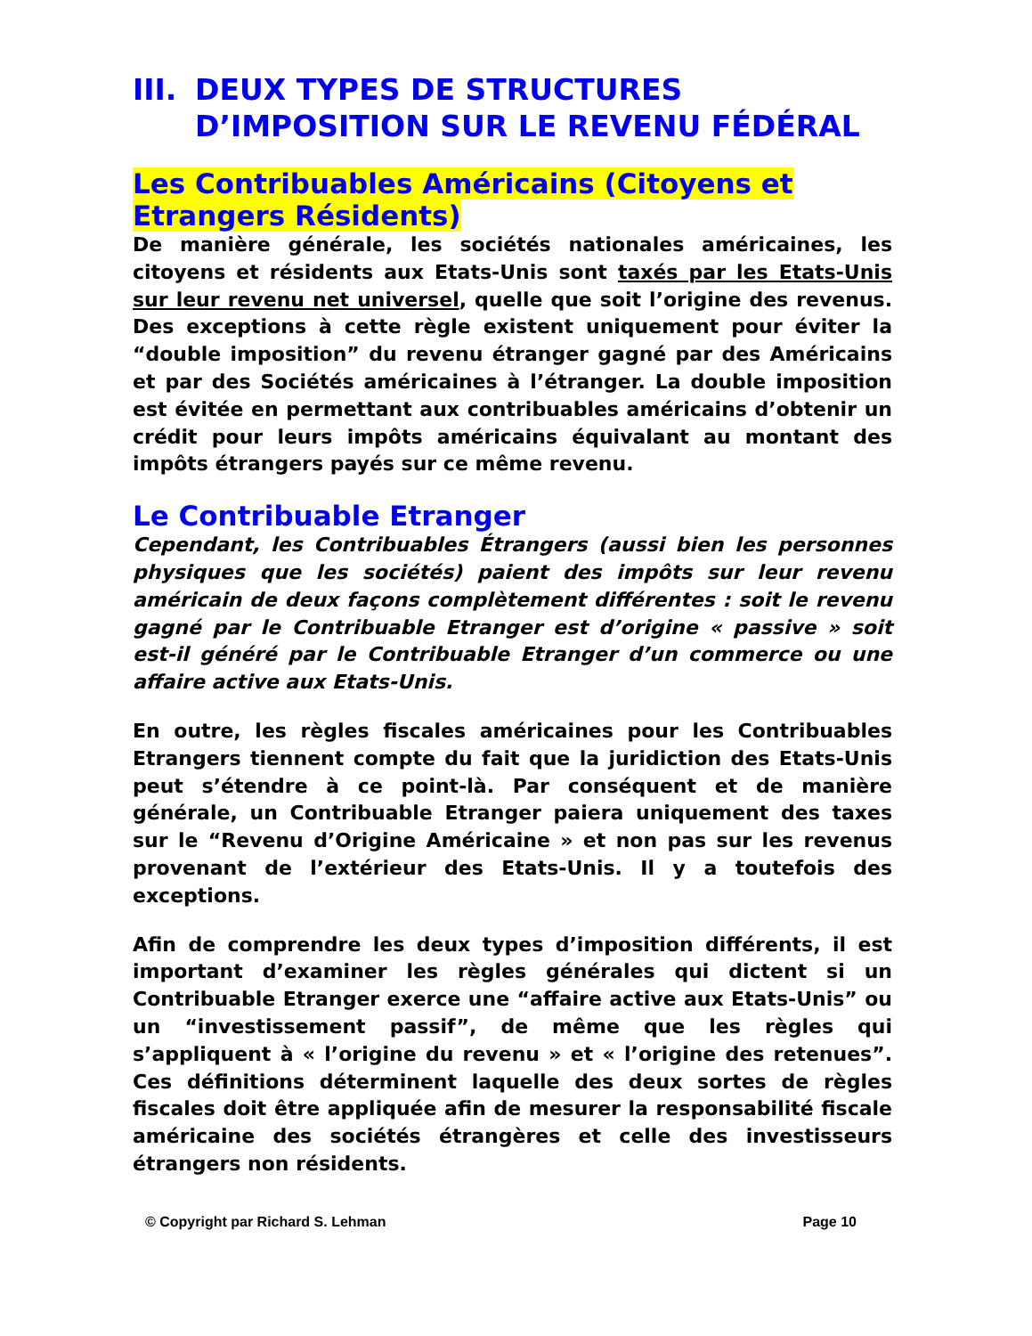III. DEUX TYPES DE STRUCTURES D’IMPOSITION SUR LE REVENU FÉDÉRAL
Les Contribuables Américains (Citoyens et Etrangers Résidents)
De manière générale, les sociétés nationales américaines, les citoyens et résidents aux Etats-Unis sont taxés par les Etats-Unis sur leur revenu net universel, quelle que soit l’origine des revenus. Des exceptions à cette règle existent uniquement pour éviter la “double imposition” du revenu étranger gagné par des Américains et par des Sociétés américaines à l’étranger. La double imposition est évitée en permettant aux contribuables américains d’obtenir un crédit pour leurs impôts américains équivalant au montant des impôts étrangers payés sur ce même revenu.
Le Contribuable Etranger
Cependant, les Contribuables Étrangers (aussi bien les personnes physiques que les sociétés) paient des impôts sur leur revenu américain de deux façons complètement différentes : soit le revenu gagné par le Contribuable Etranger est d’origine « passive » soit est-il généré par le Contribuable Etranger d’un commerce ou une affaire active aux Etats-Unis.
En outre, les règles fiscales américaines pour les Contribuables Etrangers tiennent compte du fait que la juridiction des Etats-Unis peut s’étendre à ce point-là. Par conséquent et de manière générale, un Contribuable Etranger paiera uniquement des taxes sur le “Revenu d’Origine Américaine » et non pas sur les revenus provenant de l’extérieur des Etats-Unis. Il y a toutefois des exceptions.
Afin de comprendre les deux types d’imposition différents, il est important d’examiner les règles générales qui dictent si un Contribuable Etranger exerce une “affaire active aux Etats-Unis” ou un “investissement passif”, de même que les règles qui s’appliquent à « l’origine du revenu » et « l’origine des retenues”. Ces définitions déterminent laquelle des deux sortes de règles fiscales doit être appliquée afin de mesurer la responsabilité fiscale américaine des sociétés étrangères et celle des investisseurs étrangers non résidents.
© Copyright par Richard S. Lehman Page 10